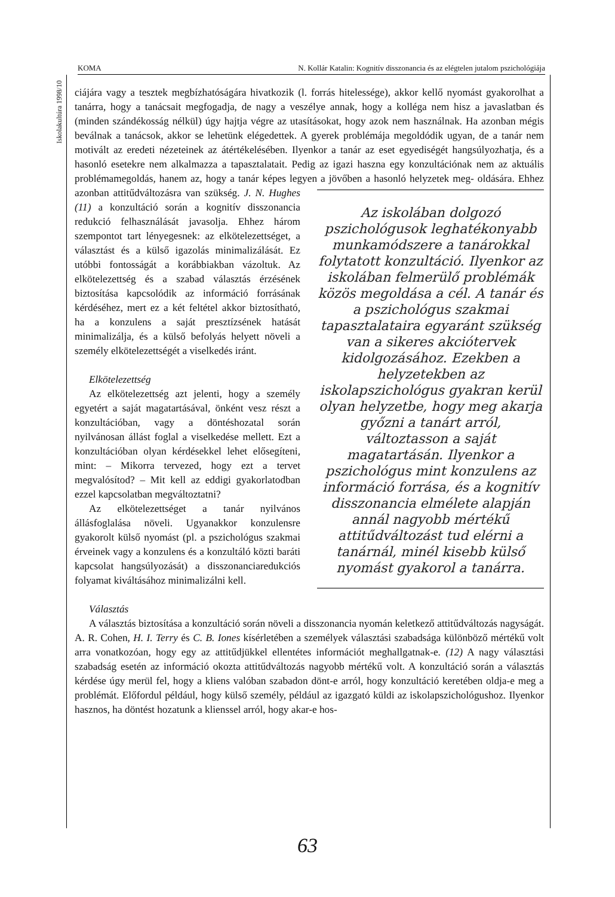KOMA N. Kollár Katalin: Kognitív disszonancia és az elégtelen jutalom pszichológiája
Iskolakultúra 1998/10
ciájára vagy a tesztek megbízhatóságára hivatkozik (l. forrás hitelessége), akkor kellő nyomást gyakorolhat a tanárra, hogy a tanácsait megfogadja, de nagy a veszélye annak, hogy a kolléga nem hisz a javaslatban és (minden szándékosság nélkül) úgy hajtja végre az utasításokat, hogy azok nem használnak. Ha azonban mégis beválnak a tanácsok, akkor se lehetünk elégedettek. A gyerek problémája megoldódik ugyan, de a tanár nem motivált az eredeti nézeteinek az átértékelésében. Ilyenkor a tanár az eset egyediségét hangsúlyozhatja, és a hasonló esetekre nem alkalmazza a tapasztalatait. Pedig az igazi haszna egy konzultációnak nem az aktuális problémamegoldás, hanem az, hogy a tanár képes legyen a jövőben a hasonló helyzetek meg- Az iskolában dolgozó pszichológusok leghatékonyabb munkamódszere a tanárokkal folytatott konzultáció. Ilyenkor az iskolában felmerülő problémák közös megoldása a cél. A tanár és a pszichológus szakmai tapasztalataira egyaránt szükség van a sikeres akciótervek kidolgozásához. Ezekben a helyzetekben az iskolapszichológus gyakran kerül olyan helyzetbe, hogy meg akarja győzni a tanárt arról, változtasson a saját magatartásán. Ilyenkor a pszichológus mint konzulens az információ forrása, és a kognitív disszonancia elmélete alapján annál nagyobb mértékű attitűdváltozást tud elérni a tanárnál, minél kisebb külső nyomást gyakorol a tanárra. oldására. Ehhez azonban attitűdváltozásra van szükség. J. N. Hughes (11) a konzultáció során a kognitív disszonancia redukció felhasználását javasolja. Ehhez három szempontot tart lényegesnek: az elkötelezettséget, a választást és a külső igazolás minimalizálását. Ez utóbbi fontosságát a korábbiakban vázoltuk. Az elkötelezettség és a szabad választás érzésének biztosítása kapcsolódik az információ forrásának kérdéséhez, mert ez a két feltétel akkor biztosítható, ha a konzulens a saját presztízsének hatását minimalizálja, és a külső befolyás helyett növeli a személy elkötelezettségét a viselkedés iránt.
Elkötelezettség
Az elkötelezettség azt jelenti, hogy a személy egyetért a saját magatartásával, önként vesz részt a konzultációban, vagy a döntéshozatal során nyilvánosan állást foglal a viselkedése mellett. Ezt a konzultációban olyan kérdésekkel lehet elősegíteni, mint: – Mikorra tervezed, hogy ezt a tervet megvalósítod? – Mit kell az eddigi gyakorlatodban ezzel kapcsolatban megváltoztatni?
Az elkötelezettséget a tanár nyilvános állásfoglalása növeli. Ugyanakkor konzulensre gyakorolt külső nyomást (pl. a pszichológus szakmai érveinek vagy a konzulens és a konzultáló közti baráti kapcsolat hangsúlyozását) a disszonanciaredukciós folyamat kiváltásához minimalizálni kell.
Választás
A választás biztosítása a konzultáció során növeli a disszonancia nyomán keletkező attitűdváltozás nagyságát. A. R. Cohen, H. I. Terry és C. B. Iones kísérletében a személyek választási szabadsága különböző mértékű volt arra vonatkozóan, hogy egy az attitűdjükkel ellentétes információt meghallgatnak-e. (12) A nagy választási szabadság esetén az információ okozta attitűdváltozás nagyobb mértékű volt. A konzultáció során a választás kérdése úgy merül fel, hogy a kliens valóban szabadon dönt-e arról, hogy konzultáció keretében oldja-e meg a problémát. Előfordul például, hogy külső személy, például az igazgató küldi az iskolapszichológushoz. Ilyenkor hasznos, ha döntést hozatunk a klienssel arról, hogy akar-e hos-
63